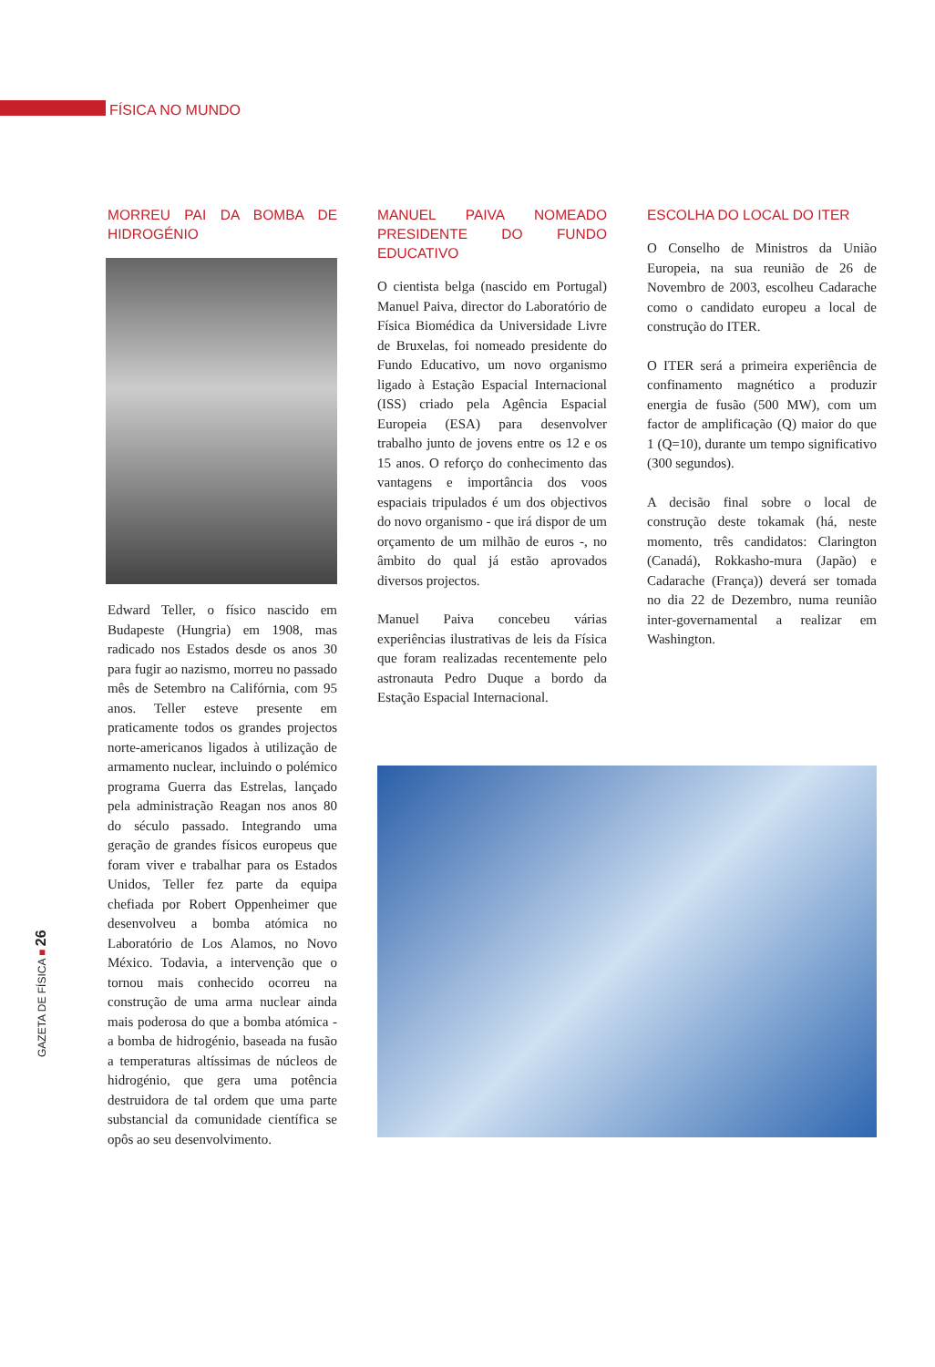FÍSICA NO MUNDO
MORREU PAI DA BOMBA DE HIDROGÉNIO
Edward Teller, o físico nascido em Budapeste (Hungria) em 1908, mas radicado nos Estados desde os anos 30 para fugir ao nazismo, morreu no passado mês de Setembro na Califórnia, com 95 anos. Teller esteve presente em praticamente todos os grandes projectos norte-americanos ligados à utilização de armamento nuclear, incluindo o polémico programa Guerra das Estrelas, lançado pela administração Reagan nos anos 80 do século passado. Integrando uma geração de grandes físicos europeus que foram viver e trabalhar para os Estados Unidos, Teller fez parte da equipa chefiada por Robert Oppenheimer que desenvolveu a bomba atómica no Laboratório de Los Alamos, no Novo México. Todavia, a intervenção que o tornou mais conhecido ocorreu na construção de uma arma nuclear ainda mais poderosa do que a bomba atómica - a bomba de hidrogénio, baseada na fusão a temperaturas altíssimas de núcleos de hidrogénio, que gera uma potência destruidora de tal ordem que uma parte substancial da comunidade científica se opôs ao seu desenvolvimento.
MANUEL PAIVA NOMEADO PRESIDENTE DO FUNDO EDUCATIVO
O cientista belga (nascido em Portugal) Manuel Paiva, director do Laboratório de Física Biomédica da Universidade Livre de Bruxelas, foi nomeado presidente do Fundo Educativo, um novo organismo ligado à Estação Espacial Internacional (ISS) criado pela Agência Espacial Europeia (ESA) para desenvolver trabalho junto de jovens entre os 12 e os 15 anos. O reforço do conhecimento das vantagens e importância dos voos espaciais tripulados é um dos objectivos do novo organismo - que irá dispor de um orçamento de um milhão de euros -, no âmbito do qual já estão aprovados diversos projectos.
Manuel Paiva concebeu várias experiências ilustrativas de leis da Física que foram realizadas recentemente pelo astronauta Pedro Duque a bordo da Estação Espacial Internacional.
ESCOLHA DO LOCAL DO ITER
O Conselho de Ministros da União Europeia, na sua reunião de 26 de Novembro de 2003, escolheu Cadarache como o candidato europeu a local de construção do ITER.
O ITER será a primeira experiência de confinamento magnético a produzir energia de fusão (500 MW), com um factor de amplificação (Q) maior do que 1 (Q=10), durante um tempo significativo (300 segundos).
A decisão final sobre o local de construção deste tokamak (há, neste momento, três candidatos: Clarington (Canadá), Rokkasho-mura (Japão) e Cadarache (França)) deverá ser tomada no dia 22 de Dezembro, numa reunião inter-governamental a realizar em Washington.
GAZETA DE FÍSICA ■ 26